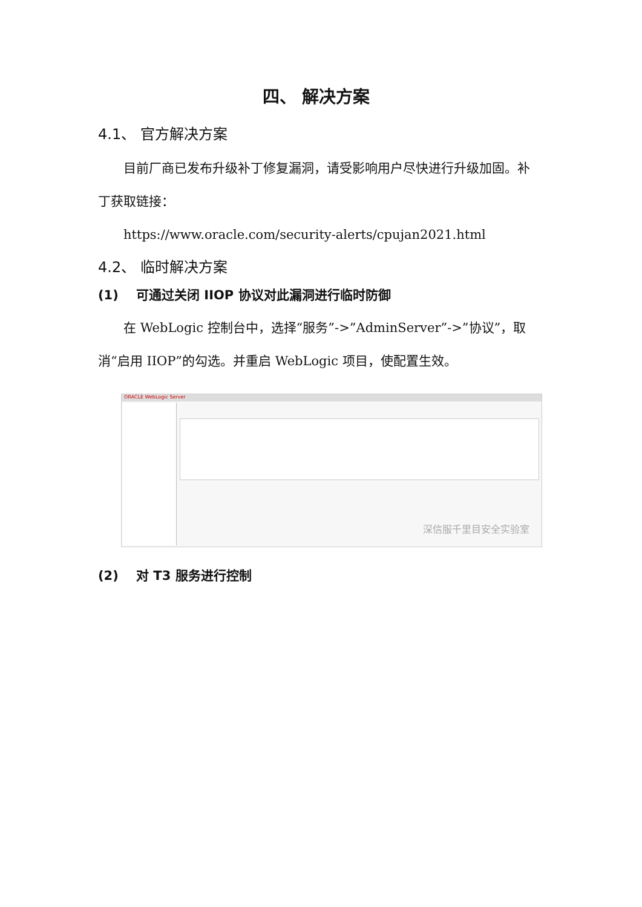四、 解决方案
4.1、 官方解决方案
目前厂商已发布升级补丁修复漏洞，请受影响用户尽快进行升级加固。补丁获取链接：
https://www.oracle.com/security-alerts/cpujan2021.html
4.2、 临时解决方案
(1) 可通过关闭 IIOP 协议对此漏洞进行临时防御
在 WebLogic 控制台中，选择“服务”->”AdminServer”->”协议”，取消“启用 IIOP”的勾选。并重启 WebLogic 项目，使配置生效。
ORACLE WebLogic Server
深信服千里目安全实验室
(2) 对 T3 服务进行控制